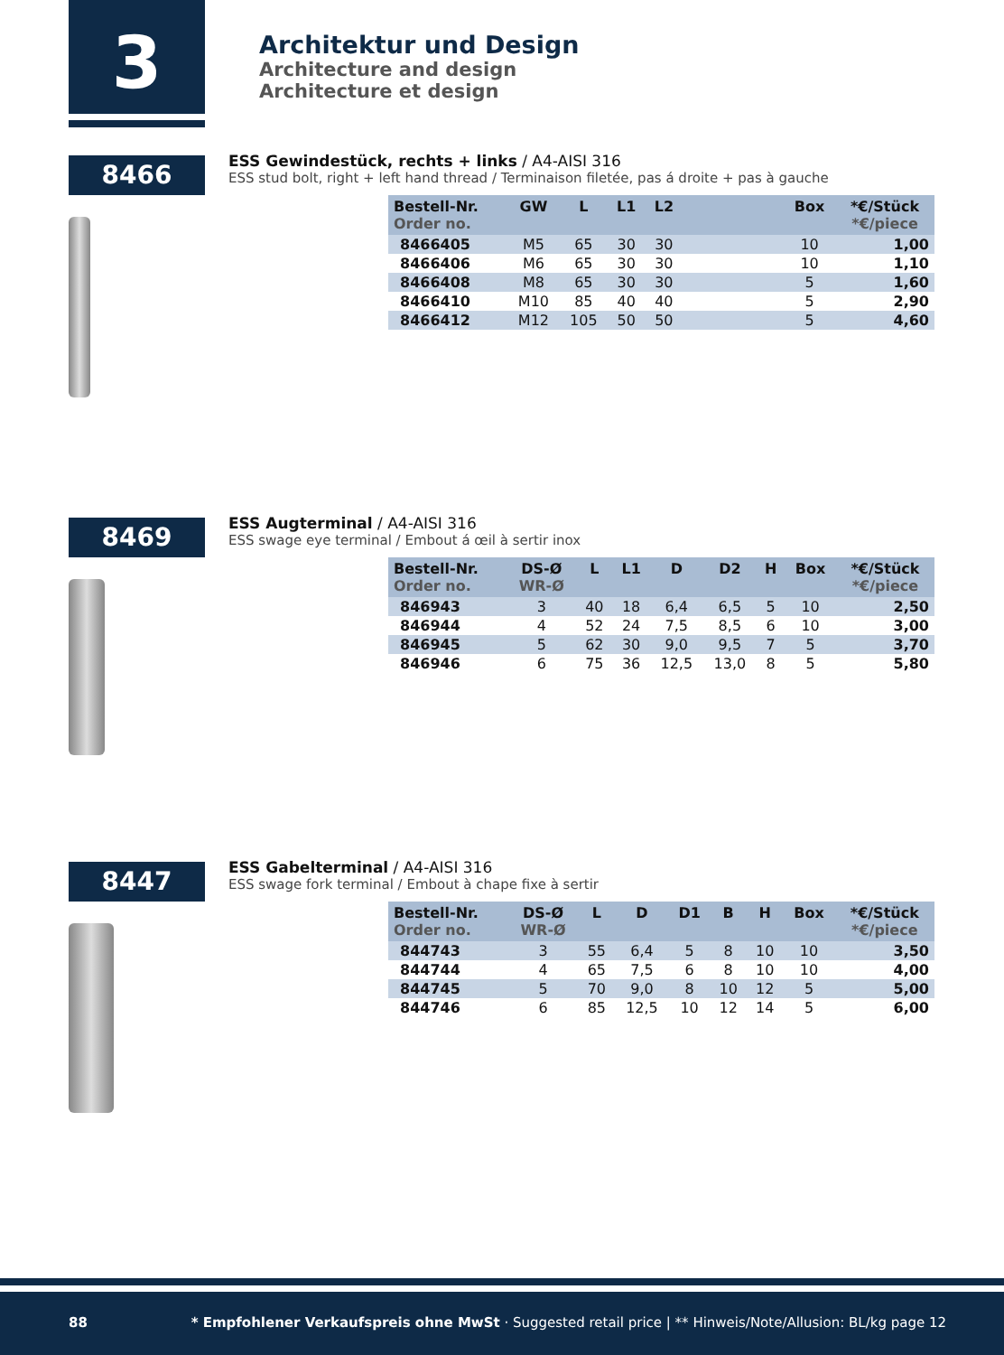3
Architektur und Design
Architecture and design
Architecture et design
8466
ESS Gewindestück, rechts + links / A4-AISI 316
ESS stud bolt, right + left hand thread / Terminaison filetée, pas á droite + pas à gauche
| Bestell-Nr. Order no. | GW | L | L1 | L2 | | Box | *€/Stück *€/piece |
| --- | --- | --- | --- | --- | --- | --- | --- |
| 8466405 | M5 | 65 | 30 | 30 | | 10 | 1,00 |
| 8466406 | M6 | 65 | 30 | 30 | | 10 | 1,10 |
| 8466408 | M8 | 65 | 30 | 30 | | 5 | 1,60 |
| 8466410 | M10 | 85 | 40 | 40 | | 5 | 2,90 |
| 8466412 | M12 | 105 | 50 | 50 | | 5 | 4,60 |
8469
ESS Augterminal / A4-AISI 316
ESS swage eye terminal / Embout á œil à sertir inox
| Bestell-Nr. Order no. | DS-Ø WR-Ø | L | L1 | D | D2 | H | Box | *€/Stück *€/piece |
| --- | --- | --- | --- | --- | --- | --- | --- | --- |
| 846943 | 3 | 40 | 18 | 6,4 | 6,5 | 5 | 10 | 2,50 |
| 846944 | 4 | 52 | 24 | 7,5 | 8,5 | 6 | 10 | 3,00 |
| 846945 | 5 | 62 | 30 | 9,0 | 9,5 | 7 | 5 | 3,70 |
| 846946 | 6 | 75 | 36 | 12,5 | 13,0 | 8 | 5 | 5,80 |
8447
ESS Gabelterminal / A4-AISI 316
ESS swage fork terminal / Embout à chape fixe à sertir
| Bestell-Nr. Order no. | DS-Ø WR-Ø | L | D | D1 | B | H | Box | *€/Stück *€/piece |
| --- | --- | --- | --- | --- | --- | --- | --- | --- |
| 844743 | 3 | 55 | 6,4 | 5 | 8 | 10 | 10 | 3,50 |
| 844744 | 4 | 65 | 7,5 | 6 | 8 | 10 | 10 | 4,00 |
| 844745 | 5 | 70 | 9,0 | 8 | 10 | 12 | 5 | 5,00 |
| 844746 | 6 | 85 | 12,5 | 10 | 12 | 14 | 5 | 6,00 |
88 * Empfohlener Verkaufspreis ohne MwSt · Suggested retail price | ** Hinweis/Note/Allusion: BL/kg page 12